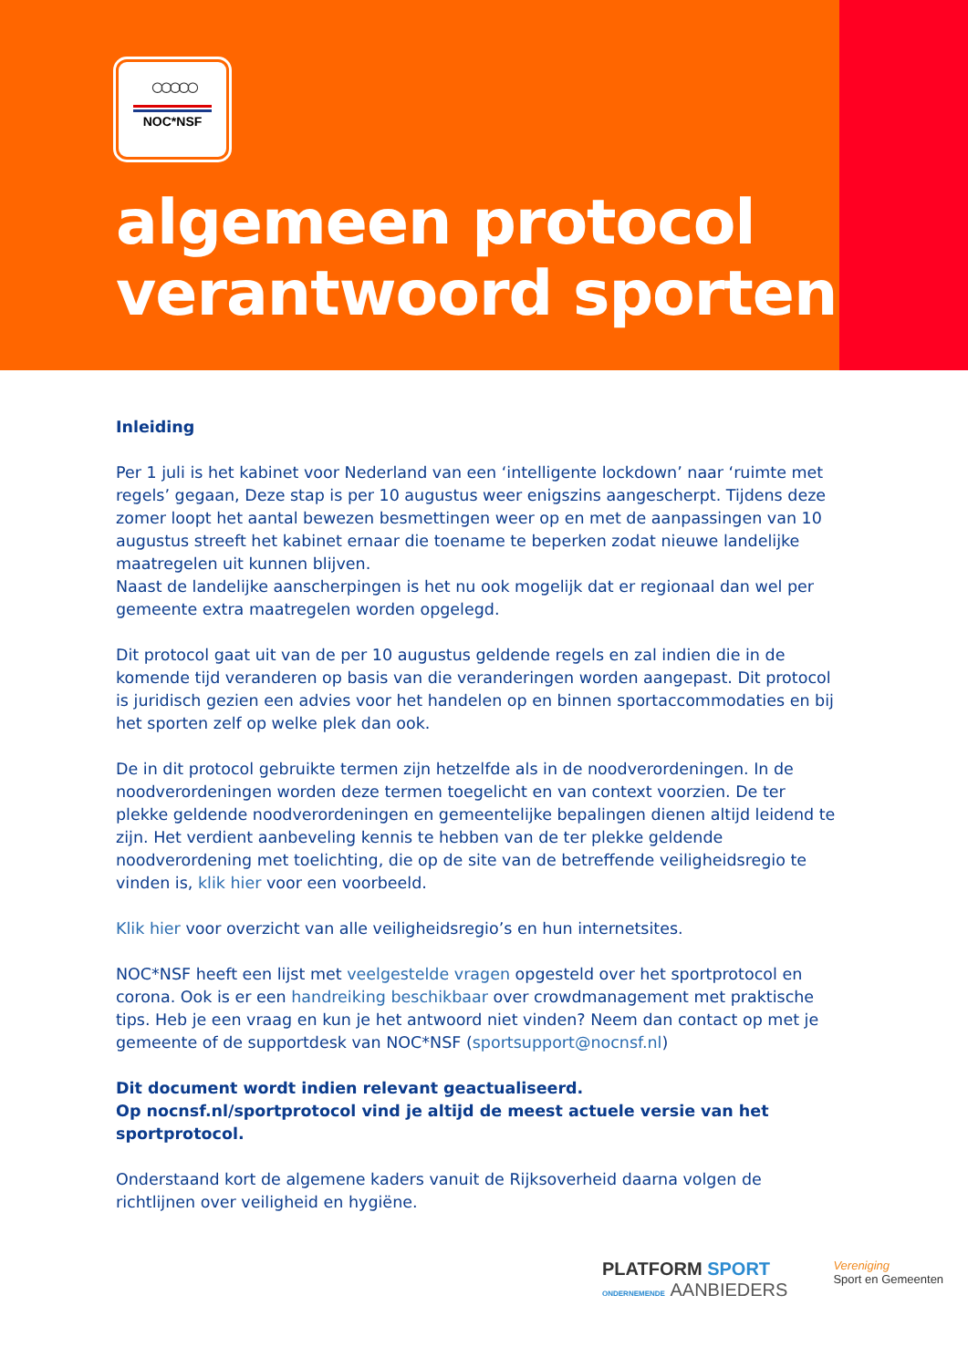○○○○○
NOC*NSF
algemeen protocol
verantwoord sporten
Inleiding
Per 1 juli is het kabinet voor Nederland van een ‘intelligente lockdown’ naar ‘ruimte met regels’ gegaan, Deze stap is per 10 augustus weer enigszins aangescherpt. Tijdens deze zomer loopt het aantal bewezen besmettingen weer op en met de aanpassingen van 10 augustus streeft het kabinet ernaar die toename te beperken zodat nieuwe landelijke maatregelen uit kunnen blijven.
Naast de landelijke aanscherpingen is het nu ook mogelijk dat er regionaal dan wel per gemeente extra maatregelen worden opgelegd.
Dit protocol gaat uit van de per 10 augustus geldende regels en zal indien die in de komende tijd veranderen op basis van die veranderingen worden aangepast. Dit protocol is juridisch gezien een advies voor het handelen op en binnen sportaccommodaties en bij het sporten zelf op welke plek dan ook.
De in dit protocol gebruikte termen zijn hetzelfde als in de noodverordeningen. In de noodverordeningen worden deze termen toegelicht en van context voorzien. De ter plekke geldende noodverordeningen en gemeentelijke bepalingen dienen altijd leidend te zijn. Het verdient aanbeveling kennis te hebben van de ter plekke geldende noodverordening met toelichting, die op de site van de betreffende veiligheidsregio te vinden is, klik hier voor een voorbeeld.
Klik hier voor overzicht van alle veiligheidsregio’s en hun internetsites.
NOC*NSF heeft een lijst met veelgestelde vragen opgesteld over het sportprotocol en corona. Ook is er een handreiking beschikbaar over crowdmanagement met praktische tips. Heb je een vraag en kun je het antwoord niet vinden? Neem dan contact op met je gemeente of de supportdesk van NOC*NSF (sportsupport@nocnsf.nl)
Dit document wordt indien relevant geactualiseerd.
Op nocnsf.nl/sportprotocol vind je altijd de meest actuele versie van het sportprotocol.
Onderstaand kort de algemene kaders vanuit de Rijksoverheid daarna volgen de richtlijnen over veiligheid en hygiëne.
PLATFORM SPORT
ONDERNEMENDE AANBIEDERS
Vereniging
Sport en Gemeenten